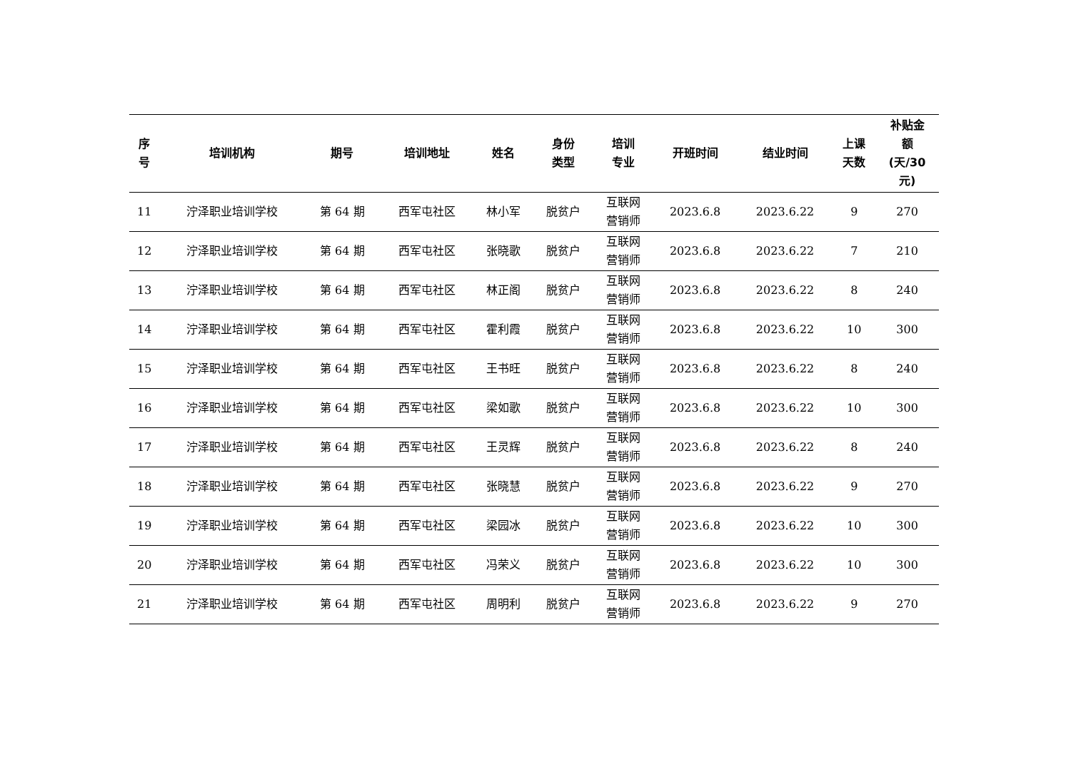| 序 号 | 培训机构 | 期号 | 培训地址 | 姓名 | 身份 类型 | 培训 专业 | 开班时间 | 结业时间 | 上课 天数 | 补贴金 额 (天/30 元) |
| --- | --- | --- | --- | --- | --- | --- | --- | --- | --- | --- |
| 11 | 泞泽职业培训学校 | 第 64 期 | 西军屯社区 | 林小军 | 脱贫户 | 互联网 营销师 | 2023.6.8 | 2023.6.22 | 9 | 270 |
| 12 | 泞泽职业培训学校 | 第 64 期 | 西军屯社区 | 张晓歌 | 脱贫户 | 互联网 营销师 | 2023.6.8 | 2023.6.22 | 7 | 210 |
| 13 | 泞泽职业培训学校 | 第 64 期 | 西军屯社区 | 林正阁 | 脱贫户 | 互联网 营销师 | 2023.6.8 | 2023.6.22 | 8 | 240 |
| 14 | 泞泽职业培训学校 | 第 64 期 | 西军屯社区 | 霍利霞 | 脱贫户 | 互联网 营销师 | 2023.6.8 | 2023.6.22 | 10 | 300 |
| 15 | 泞泽职业培训学校 | 第 64 期 | 西军屯社区 | 王书旺 | 脱贫户 | 互联网 营销师 | 2023.6.8 | 2023.6.22 | 8 | 240 |
| 16 | 泞泽职业培训学校 | 第 64 期 | 西军屯社区 | 梁如歌 | 脱贫户 | 互联网 营销师 | 2023.6.8 | 2023.6.22 | 10 | 300 |
| 17 | 泞泽职业培训学校 | 第 64 期 | 西军屯社区 | 王灵辉 | 脱贫户 | 互联网 营销师 | 2023.6.8 | 2023.6.22 | 8 | 240 |
| 18 | 泞泽职业培训学校 | 第 64 期 | 西军屯社区 | 张晓慧 | 脱贫户 | 互联网 营销师 | 2023.6.8 | 2023.6.22 | 9 | 270 |
| 19 | 泞泽职业培训学校 | 第 64 期 | 西军屯社区 | 梁园冰 | 脱贫户 | 互联网 营销师 | 2023.6.8 | 2023.6.22 | 10 | 300 |
| 20 | 泞泽职业培训学校 | 第 64 期 | 西军屯社区 | 冯荣义 | 脱贫户 | 互联网 营销师 | 2023.6.8 | 2023.6.22 | 10 | 300 |
| 21 | 泞泽职业培训学校 | 第 64 期 | 西军屯社区 | 周明利 | 脱贫户 | 互联网 营销师 | 2023.6.8 | 2023.6.22 | 9 | 270 |